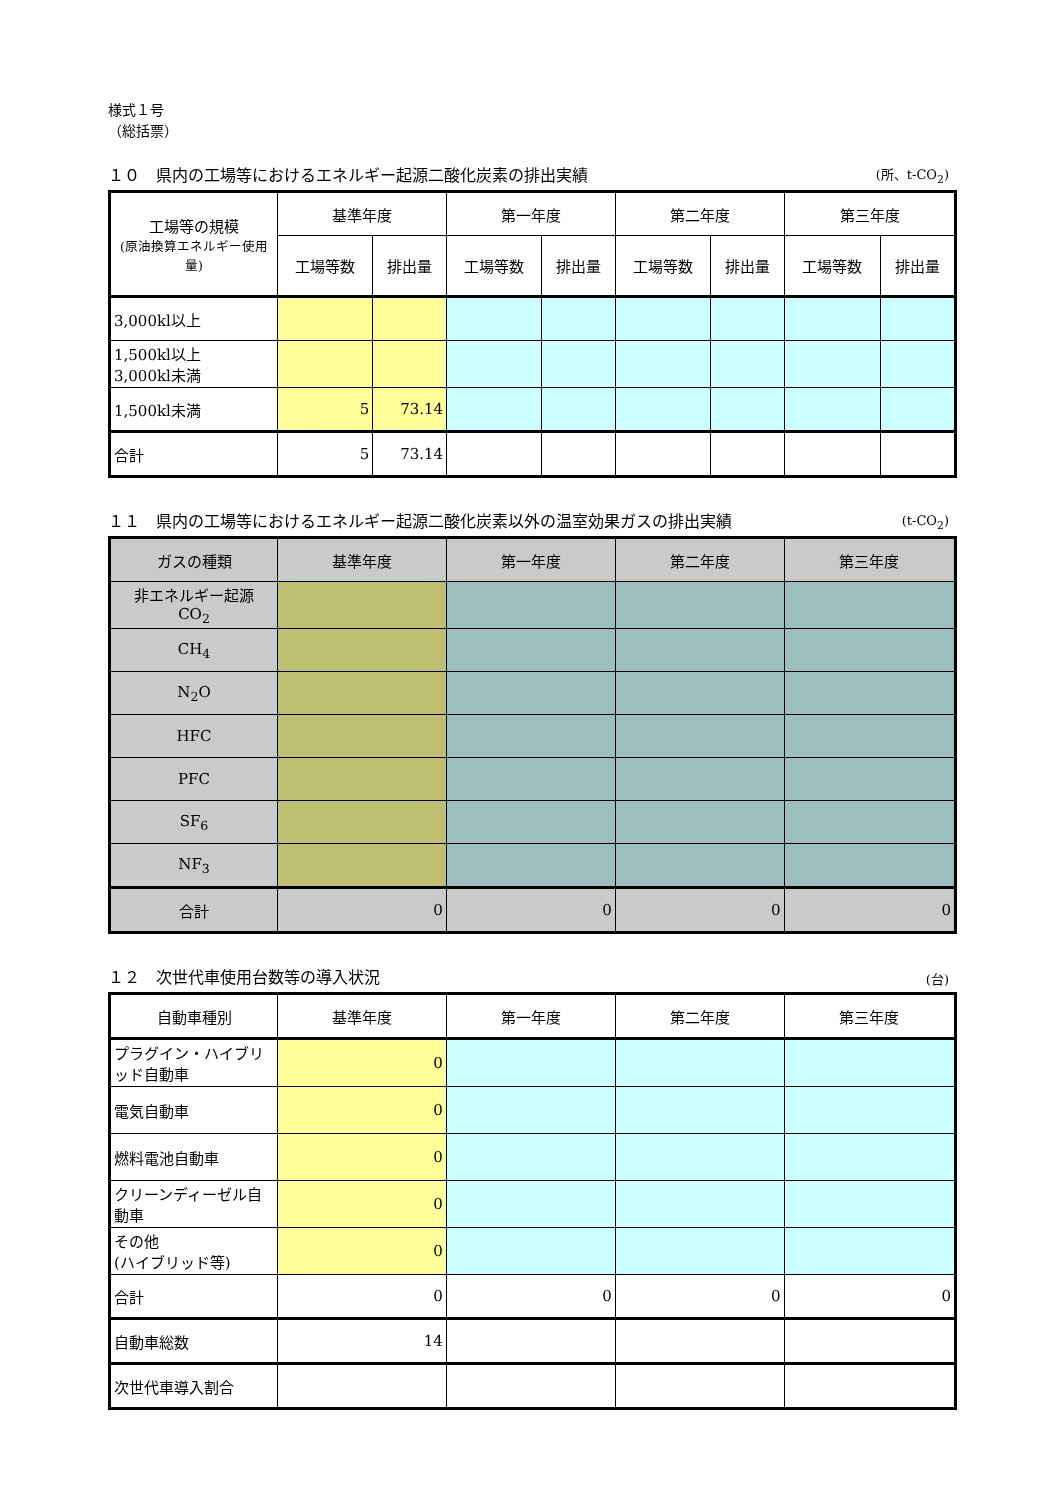様式１号
（総括票）
１０　県内の工場等におけるエネルギー起源二酸化炭素の排出実績 (所、t-CO<sub>2</sub>)
| 工場等の規模 (原油換算エネルギー使用量) | 基準年度 | | 第一年度 | | 第二年度 | | 第三年度 | |
| --- | --- | --- | --- | --- | --- | --- | --- | --- |
| | 工場等数 | 排出量 | 工場等数 | 排出量 | 工場等数 | 排出量 | 工場等数 | 排出量 |
| 3,000kl以上 | | | | | | | | |
| 1,500kl以上 3,000kl未満 | | | | | | | | |
| 1,500kl未満 | 5 | 73.14 | | | | | | |
| 合計 | 5 | 73.14 | | | | | | |
１１　県内の工場等におけるエネルギー起源二酸化炭素以外の温室効果ガスの排出実績 (t-CO<sub>2</sub>)
| ガスの種類 | 基準年度 | 第一年度 | 第二年度 | 第三年度 |
| --- | --- | --- | --- | --- |
| 非エネルギー起源 CO<sub>2</sub> | | | | |
| CH<sub>4</sub> | | | | |
| N<sub>2</sub>O | | | | |
| HFC | | | | |
| PFC | | | | |
| SF<sub>6</sub> | | | | |
| NF<sub>3</sub> | | | | |
| 合計 | 0 | 0 | 0 | 0 |
１２　次世代車使用台数等の導入状況 (台)
| 自動車種別 | 基準年度 | 第一年度 | 第二年度 | 第三年度 |
| --- | --- | --- | --- | --- |
| プラグイン・ハイブリッド自動車 | 0 | | | |
| 電気自動車 | 0 | | | |
| 燃料電池自動車 | 0 | | | |
| クリーンディーゼル自動車 | 0 | | | |
| その他 (ハイブリッド等) | 0 | | | |
| 合計 | 0 | 0 | 0 | 0 |
| 自動車総数 | 14 | | | |
| 次世代車導入割合 | | | | |